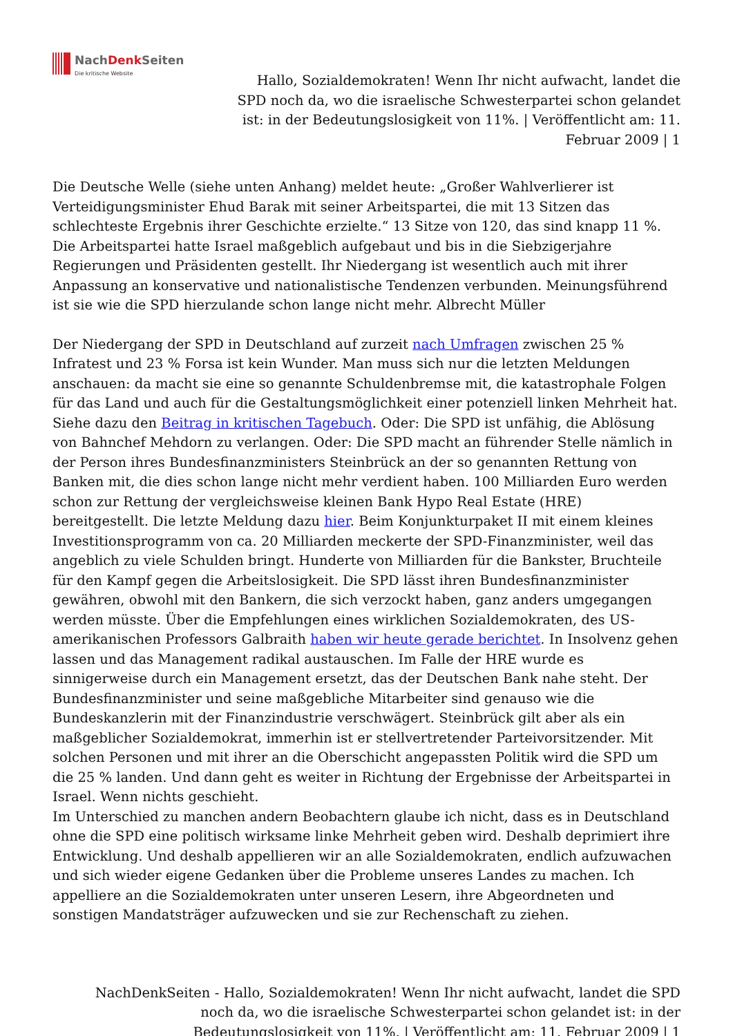NachDenk Seiten
Die kritische Website
Hallo, Sozialdemokraten! Wenn Ihr nicht aufwacht, landet die SPD noch da, wo die israelische Schwesterpartei schon gelandet ist: in der Bedeutungslosigkeit von 11%. | Veröffentlicht am: 11. Februar 2009 | 1
Die Deutsche Welle (siehe unten Anhang) meldet heute: „Großer Wahlverlierer ist Verteidigungsminister Ehud Barak mit seiner Arbeitspartei, die mit 13 Sitzen das schlechteste Ergebnis ihrer Geschichte erzielte.“ 13 Sitze von 120, das sind knapp 11 %. Die Arbeitspartei hatte Israel maßgeblich aufgebaut und bis in die Siebzigerjahre Regierungen und Präsidenten gestellt. Ihr Niedergang ist wesentlich auch mit ihrer Anpassung an konservative und nationalistische Tendenzen verbunden. Meinungsführend ist sie wie die SPD hierzulande schon lange nicht mehr. Albrecht Müller
Der Niedergang der SPD in Deutschland auf zurzeit nach Umfragen zwischen 25 % Infratest und 23 % Forsa ist kein Wunder. Man muss sich nur die letzten Meldungen anschauen: da macht sie eine so genannte Schuldenbremse mit, die katastrophale Folgen für das Land und auch für die Gestaltungsmöglichkeit einer potenziell linken Mehrheit hat. Siehe dazu den Beitrag in kritischen Tagebuch. Oder: Die SPD ist unfähig, die Ablösung von Bahnchef Mehdorn zu verlangen. Oder: Die SPD macht an führender Stelle nämlich in der Person ihres Bundesfinanzministers Steinbrück an der so genannten Rettung von Banken mit, die dies schon lange nicht mehr verdient haben. 100 Milliarden Euro werden schon zur Rettung der vergleichsweise kleinen Bank Hypo Real Estate (HRE) bereitgestellt. Die letzte Meldung dazu hier. Beim Konjunkturpaket II mit einem kleines Investitionsprogramm von ca. 20 Milliarden meckerte der SPD-Finanzminister, weil das angeblich zu viele Schulden bringt. Hunderte von Milliarden für die Bankster, Bruchteile für den Kampf gegen die Arbeitslosigkeit. Die SPD lässt ihren Bundesfinanzminister gewähren, obwohl mit den Bankern, die sich verzockt haben, ganz anders umgegangen werden müsste. Über die Empfehlungen eines wirklichen Sozialdemokraten, des US-amerikanischen Professors Galbraith haben wir heute gerade berichtet. In Insolvenz gehen lassen und das Management radikal austauschen. Im Falle der HRE wurde es sinnigerweise durch ein Management ersetzt, das der Deutschen Bank nahe steht. Der Bundesfinanzminister und seine maßgebliche Mitarbeiter sind genauso wie die Bundeskanzlerin mit der Finanzindustrie verschwägert. Steinbrück gilt aber als ein maßgeblicher Sozialdemokrat, immerhin ist er stellvertretender Parteivorsitzender. Mit solchen Personen und mit ihrer an die Oberschicht angepassten Politik wird die SPD um die 25 % landen. Und dann geht es weiter in Richtung der Ergebnisse der Arbeitspartei in Israel. Wenn nichts geschieht.
Im Unterschied zu manchen andern Beobachtern glaube ich nicht, dass es in Deutschland ohne die SPD eine politisch wirksame linke Mehrheit geben wird. Deshalb deprimiert ihre Entwicklung. Und deshalb appellieren wir an alle Sozialdemokraten, endlich aufzuwachen und sich wieder eigene Gedanken über die Probleme unseres Landes zu machen. Ich appelliere an die Sozialdemokraten unter unseren Lesern, ihre Abgeordneten und sonstigen Mandatsträger aufzuwecken und sie zur Rechenschaft zu ziehen.
NachDenkSeiten - Hallo, Sozialdemokraten! Wenn Ihr nicht aufwacht, landet die SPD noch da, wo die israelische Schwesterpartei schon gelandet ist: in der Bedeutungslosigkeit von 11%. | Veröffentlicht am: 11. Februar 2009 | 1